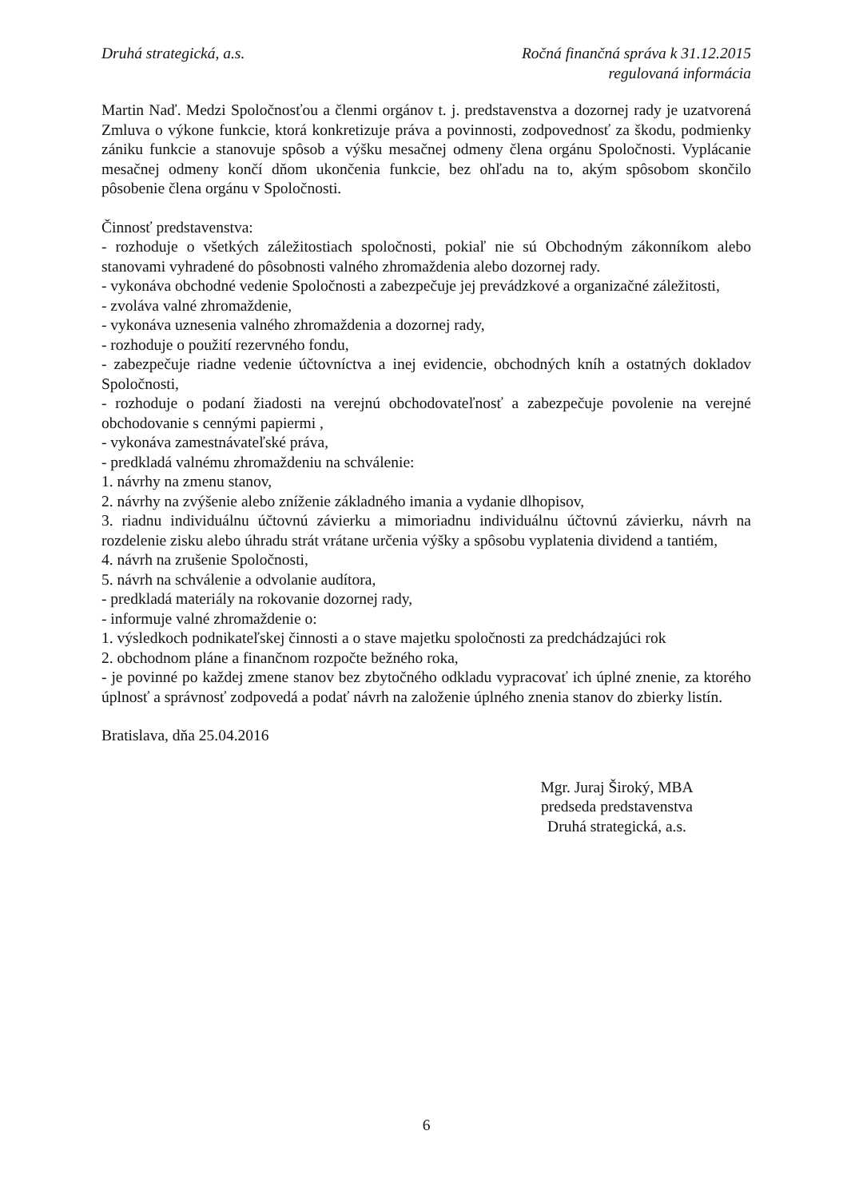Druhá strategická, a.s. Ročná finančná správa k 31.12.2015
regulovaná informácia
Martin Naď. Medzi Spoločnosťou a členmi orgánov t. j. predstavenstva a dozornej rady je uzatvorená Zmluva o výkone funkcie, ktorá konkretizuje práva a povinnosti, zodpovednosť za škodu, podmienky zániku funkcie a stanovuje spôsob a výšku mesačnej odmeny člena orgánu Spoločnosti. Vyplácanie mesačnej odmeny končí dňom ukončenia funkcie, bez ohľadu na to, akým spôsobom skončilo pôsobenie člena orgánu v Spoločnosti.
Činnosť predstavenstva:
- rozhoduje o všetkých záležitostiach spoločnosti, pokiaľ nie sú Obchodným zákonníkom alebo stanovami vyhradené do pôsobnosti valného zhromaždenia alebo dozornej rady.
- vykonáva obchodné vedenie Spoločnosti a zabezpečuje jej prevádzkové a organizačné záležitosti,
- zvoláva valné zhromaždenie,
- vykonáva uznesenia valného zhromaždenia a dozornej rady,
- rozhoduje o použití rezervného fondu,
- zabezpečuje riadne vedenie účtovníctva a inej evidencie, obchodných kníh a ostatných dokladov Spoločnosti,
- rozhoduje o podaní žiadosti na verejnú obchodovateľnosť a zabezpečuje povolenie na verejné obchodovanie s cennými papiermi ,
- vykonáva zamestnávateľské práva,
- predkladá valnému zhromaždeniu na schválenie:
1. návrhy na zmenu stanov,
2. návrhy na zvýšenie alebo zníženie základného imania a vydanie dlhopisov,
3. riadnu individuálnu účtovnú závierku a mimoriadnu individuálnu účtovnú závierku, návrh na rozdelenie zisku alebo úhradu strát vrátane určenia výšky a spôsobu vyplatenia dividend a tantiém,
4. návrh na zrušenie Spoločnosti,
5. návrh na schválenie a odvolanie audítora,
- predkladá materiály na rokovanie dozornej rady,
- informuje valné zhromaždenie o:
1. výsledkoch podnikateľskej činnosti a o stave majetku spoločnosti za predchádzajúci rok
2. obchodnom pláne a finančnom rozpočte bežného roka,
- je povinné po každej zmene stanov bez zbytočného odkladu vypracovať ich úplné znenie, za ktorého úplnosť a správnosť zodpovedá a podať návrh na založenie úplného znenia stanov do zbierky listín.
Bratislava, dňa 25.04.2016
Mgr. Juraj Široký, MBA
predseda predstavenstva
Druhá strategická, a.s.
6